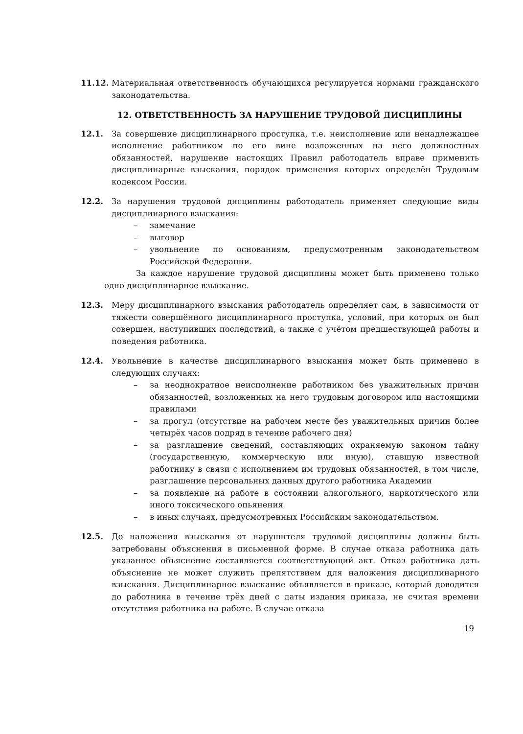11.12. Материальная ответственность обучающихся регулируется нормами гражданского законодательства.
12. ОТВЕТСТВЕННОСТЬ ЗА НАРУШЕНИЕ ТРУДОВОЙ ДИСЦИПЛИНЫ
12.1. За совершение дисциплинарного проступка, т.е. неисполнение или ненадлежащее исполнение работником по его вине возложенных на него должностных обязанностей, нарушение настоящих Правил работодатель вправе применить дисциплинарные взыскания, порядок применения которых определён Трудовым кодексом России.
12.2. За нарушения трудовой дисциплины работодатель применяет следующие виды дисциплинарного взыскания:
– замечание
– выговор
– увольнение по основаниям, предусмотренным законодательством Российской Федерации.
За каждое нарушение трудовой дисциплины может быть применено только одно дисциплинарное взыскание.
12.3. Меру дисциплинарного взыскания работодатель определяет сам, в зависимости от тяжести совершённого дисциплинарного проступка, условий, при которых он был совершен, наступивших последствий, а также с учётом предшествующей работы и поведения работника.
12.4. Увольнение в качестве дисциплинарного взыскания может быть применено в следующих случаях:
– за неоднократное неисполнение работником без уважительных причин обязанностей, возложенных на него трудовым договором или настоящими правилами
– за прогул (отсутствие на рабочем месте без уважительных причин более четырёх часов подряд в течение рабочего дня)
– за разглашение сведений, составляющих охраняемую законом тайну (государственную, коммерческую или иную), ставшую известной работнику в связи с исполнением им трудовых обязанностей, в том числе, разглашение персональных данных другого работника Академии
– за появление на работе в состоянии алкогольного, наркотического или иного токсического опьянения
– в иных случаях, предусмотренных Российским законодательством.
12.5. До наложения взыскания от нарушителя трудовой дисциплины должны быть затребованы объяснения в письменной форме. В случае отказа работника дать указанное объяснение составляется соответствующий акт. Отказ работника дать объяснение не может служить препятствием для наложения дисциплинарного взыскания. Дисциплинарное взыскание объявляется в приказе, который доводится до работника в течение трёх дней с даты издания приказа, не считая времени отсутствия работника на работе. В случае отказа
19